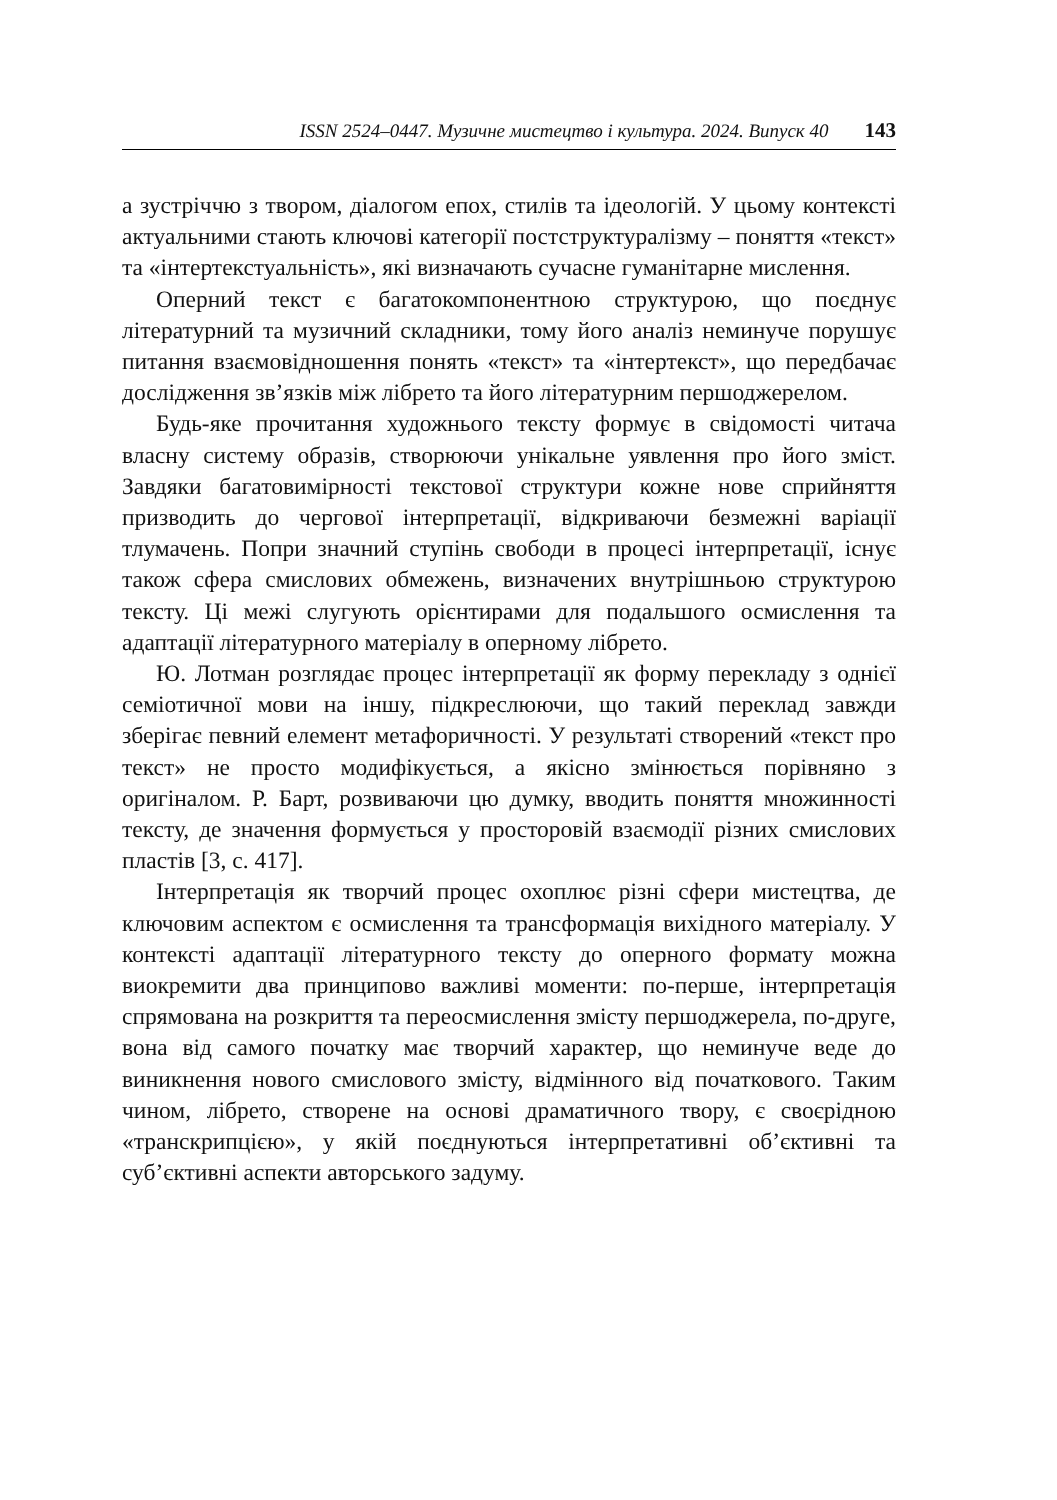ISSN 2524–0447. Музичне мистецтво і культура. 2024. Випуск 40 143
а зустріччю з твором, діалогом епох, стилів та ідеологій. У цьому контексті актуальними стають ключові категорії постструктуралізму – поняття «текст» та «інтертекстуальність», які визначають сучасне гуманітарне мислення.
Оперний текст є багатокомпонентною структурою, що поєднує літературний та музичний складники, тому його аналіз неминуче порушує питання взаємовідношення понять «текст» та «інтертекст», що передбачає дослідження зв’язків між лібрето та його літературним першоджерелом.
Будь-яке прочитання художнього тексту формує в свідомості читача власну систему образів, створюючи унікальне уявлення про його зміст. Завдяки багатовимірності текстової структури кожне нове сприйняття призводить до чергової інтерпретації, відкриваючи безмежні варіації тлумачень. Попри значний ступінь свободи в процесі інтерпретації, існує також сфера смислових обмежень, визначених внутрішньою структурою тексту. Ці межі слугують орієнтирами для подальшого осмислення та адаптації літературного матеріалу в оперному лібрето.
Ю. Лотман розглядає процес інтерпретації як форму перекладу з однієї семіотичної мови на іншу, підкреслюючи, що такий переклад завжди зберігає певний елемент метафоричності. У результаті створений «текст про текст» не просто модифікується, а якісно змінюється порівняно з оригіналом. Р. Барт, розвиваючи цю думку, вводить поняття множинності тексту, де значення формується у просторовій взаємодії різних смислових пластів [3, с. 417].
Інтерпретація як творчий процес охоплює різні сфери мистецтва, де ключовим аспектом є осмислення та трансформація вихідного матеріалу. У контексті адаптації літературного тексту до оперного формату можна виокремити два принципово важливі моменти: по-перше, інтерпретація спрямована на розкриття та переосмислення змісту першоджерела, по-друге, вона від самого початку має творчий характер, що неминуче веде до виникнення нового смислового змісту, відмінного від початкового. Таким чином, лібрето, створене на основі драматичного твору, є своєрідною «транскрипцією», у якій поєднуються інтерпретативні об’єктивні та суб’єктивні аспекти авторського задуму.